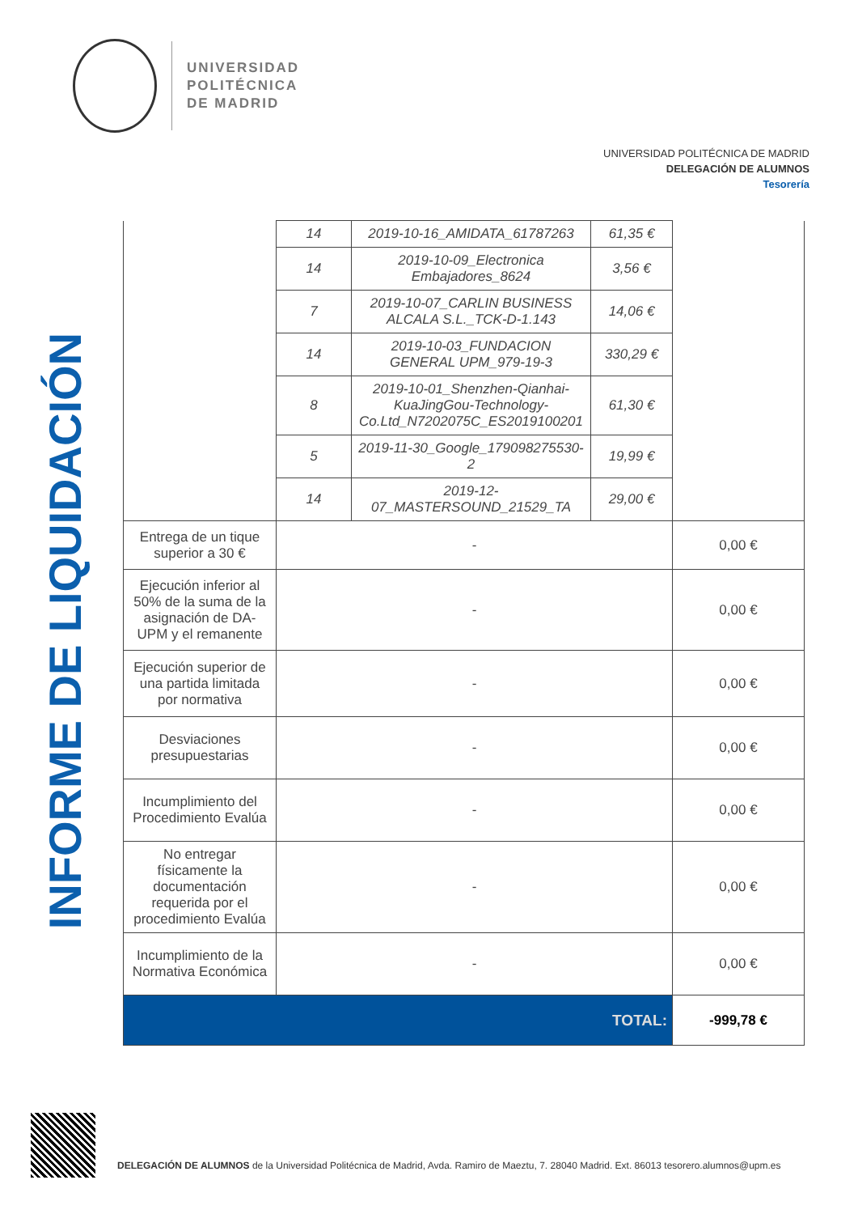UNIVERSIDAD
POLITÉCNICA
DE MADRID
UNIVERSIDAD POLITÉCNICA DE MADRID
DELEGACIÓN DE ALUMNOS
Tesorería
INFORME DE LIQUIDACIÓN
| | 14 | 2019-10-16_AMIDATA_61787263 | 61,35 € | |
| | 14 | 2019-10-09_Electronica Embajadores_8624 | 3,56 € | |
| | 7 | 2019-10-07_CARLIN BUSINESS ALCALA S.L._TCK-D-1.143 | 14,06 € | |
| | 14 | 2019-10-03_FUNDACION GENERAL UPM_979-19-3 | 330,29 € | |
| | 8 | 2019-10-01_Shenzhen-Qianhai-KuaJingGou-Technology-Co.Ltd_N7202075C_ES2019100201 | 61,30 € | |
| | 5 | 2019-11-30_Google_179098275530-2 | 19,99 € | |
| | 14 | 2019-12-07_MASTERSOUND_21529_TA | 29,00 € | |
| Entrega de un tique superior a 30 € | - | | | 0,00 € |
| Ejecución inferior al 50% de la suma de la asignación de DA-UPM y el remanente | - | | | 0,00 € |
| Ejecución superior de una partida limitada por normativa | - | | | 0,00 € |
| Desviaciones presupuestarias | - | | | 0,00 € |
| Incumplimiento del Procedimiento Evalúa | - | | | 0,00 € |
| No entregar físicamente la documentación requerida por el procedimiento Evalúa | - | | | 0,00 € |
| Incumplimiento de la Normativa Económica | - | | | 0,00 € |
| TOTAL: | | | | -999,78 € |
DELEGACIÓN DE ALUMNOS de la Universidad Politécnica de Madrid, Avda. Ramiro de Maeztu, 7. 28040 Madrid. Ext. 86013 tesorero.alumnos@upm.es